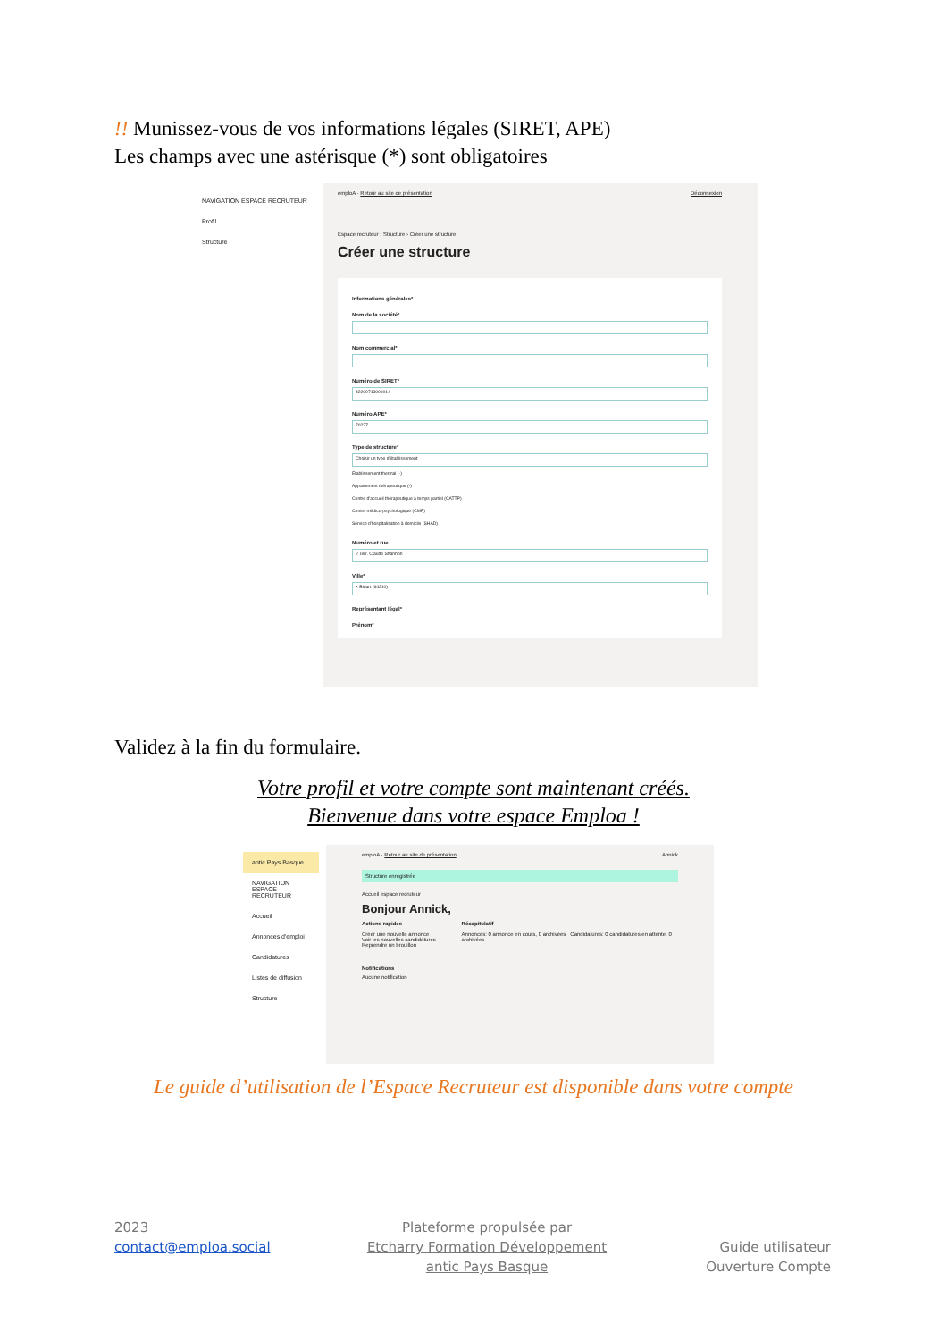!! Munissez-vous de vos informations légales (SIRET, APE)
Les champs avec une astérisque (*) sont obligatoires
NAVIGATION ESPACE RECRUTEUR
Profil
Structure
emploA · Retour au site de présentation Déconnexion
Espace recruteur › Structure › Créer une structure
Créer une structure
Informations générales*
Nom de la société*
Nom commercial*
Numéro de SIRET*
42209713900014
Numéro APE*
7022Z
Type de structure*
Choisir un type d'établissement
Etablissement thermal (-)
Appartement thérapeutique (-)
Centre d'accueil thérapeutique à temps partiel (CATTP)
Centre médico-psychologique (CMP)
Service d'hospitalisation à domicile (SHAD)
Numéro et rue
2 Terr. Claude Shannon
Ville*
× Bidart (64210)
Représentant légal*
Prénom*
Validez à la fin du formulaire.
Votre profil et votre compte sont maintenant créés.
Bienvenue dans votre espace Emploa !
antic Pays Basque
NAVIGATION ESPACE RECRUTEUR
Accueil
Annonces d'emploi
Candidatures
Listes de diffusion
Structure
emploA · Retour au site de présentation Annick
Structure enregistrée
Accueil espace recruteur
Bonjour Annick,
Actions rapides
Créer une nouvelle annonce
Voir les nouvelles candidatures
Reprendre un brouillon
Récapitulatif
Annonces: 0 annonce en cours, 0 archivées Candidatures: 0 candidatures en attente, 0 archivées
Notifications
Aucune notification
Le guide d’utilisation de l’Espace Recruteur est disponible dans votre compte
2023
contact@emploa.social
Plateforme propulsée par
Etcharry Formation Développement
antic Pays Basque
Guide utilisateur
Ouverture Compte